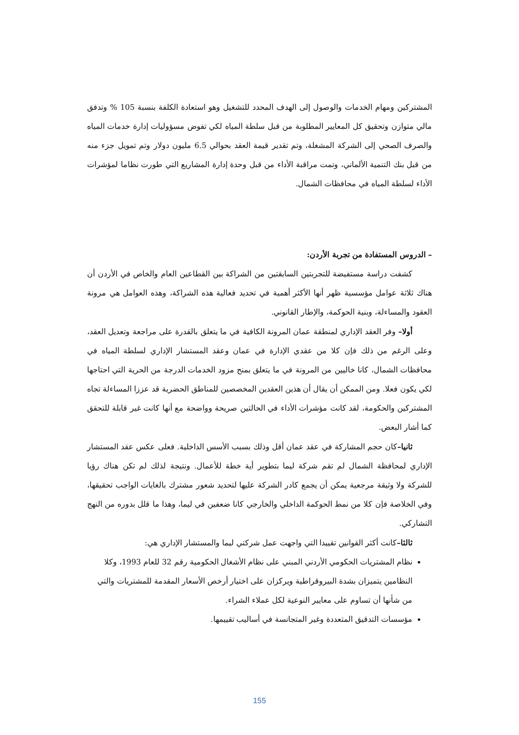المشتركين ومهام الخدمات والوصول إلى الهدف المحدد للتشغيل وهو استعادة الكلفة بنسبة 105 % وتدفق مالي متوازن وتحقيق كل المعايير المطلوبة من قبل سلطة المياه لكي تفوض مسؤوليات إدارة خدمات المياه والصرف الصحي إلى الشركة المشغلة، وتم تقدير قيمة العقد بحوالي 6.5 مليون دولار وتم تمويل جزء منه من قبل بنك التنمية الألماني، وتمت مراقبة الأداء من قبل وحدة إدارة المشاريع التي طورت نظاما لمؤشرات الأداء لسلطة المياه في محافظات الشمال.
– الدروس المستفادة من تجربة الأردن:
كشفت دراسة مستفيضة للتجربتين السابقتين من الشراكة بين القطاعين العام والخاص في الأردن أن هناك ثلاثة عوامل مؤسسية ظهر أنها الأكثر أهمية في تحديد فعالية هذه الشراكة، وهذه العوامل هي مرونة العقود والمساءلة، وبنية الحوكمة، والإطار القانوني.
أولا– وفر العقد الإداري لمنطقة عمان المرونة الكافية في ما يتعلق بالقدرة على مراجعة وتعديل العقد، وعلى الرغم من ذلك فإن كلا من عقدي الإدارة في عمان وعقد المستشار الإداري لسلطة المياه في محافظات الشمال، كانا خاليين من المرونة في ما يتعلق بمنح مزود الخدمات الدرجة من الحرية التي احتاجها لكي يكون فعلا. ومن الممكن أن يقال أن هذين العقدين المخصصين للمناطق الحضرية قد عززا المساءلة تجاه المشتركين والحكومة، لقد كانت مؤشرات الأداء في الحالتين صريحة وواضحة مع أنها كانت غير قابلة للتحقق كما أشار البعض.
ثانيا–كان حجم المشاركة في عقد عمان أقل وذلك بسبب الأسس الداخلية. فعلى عكس عقد المستشار الإداري لمحافظة الشمال لم تقم شركة ليما بتطوير أية خطة للأعمال. ونتيجة لذلك لم تكن هناك رؤيا للشركة ولا وثيقة مرجعية يمكن أن يجمع كادر الشركة عليها لتحديد شعور مشترك بالغايات الواجب تحقيقها، وفي الخلاصة فإن كلا من نمط الحوكمة الداخلي والخارجي كانا ضعفين في ليما، وهذا ما قلل بدوره من النهج التشاركي.
ثالثا–كانت أكثر القوانين تقييدا التي واجهت عمل شركتي ليما والمستشار الإداري هي:
نظام المشتريات الحكومي الأردني المبني على نظام الأشغال الحكومية رقم 32 للعام 1993، وكلا النظامين يتميزان بشدة البيروقراطية ويركزان على اختيار أرخص الأسعار المقدمة للمشتريات والتي من شأنها أن تساوم على معايير النوعية لكل عملاء الشراء.
مؤسسات التدقيق المتعددة وغير المتجانسة في أساليب تقييمها.
155